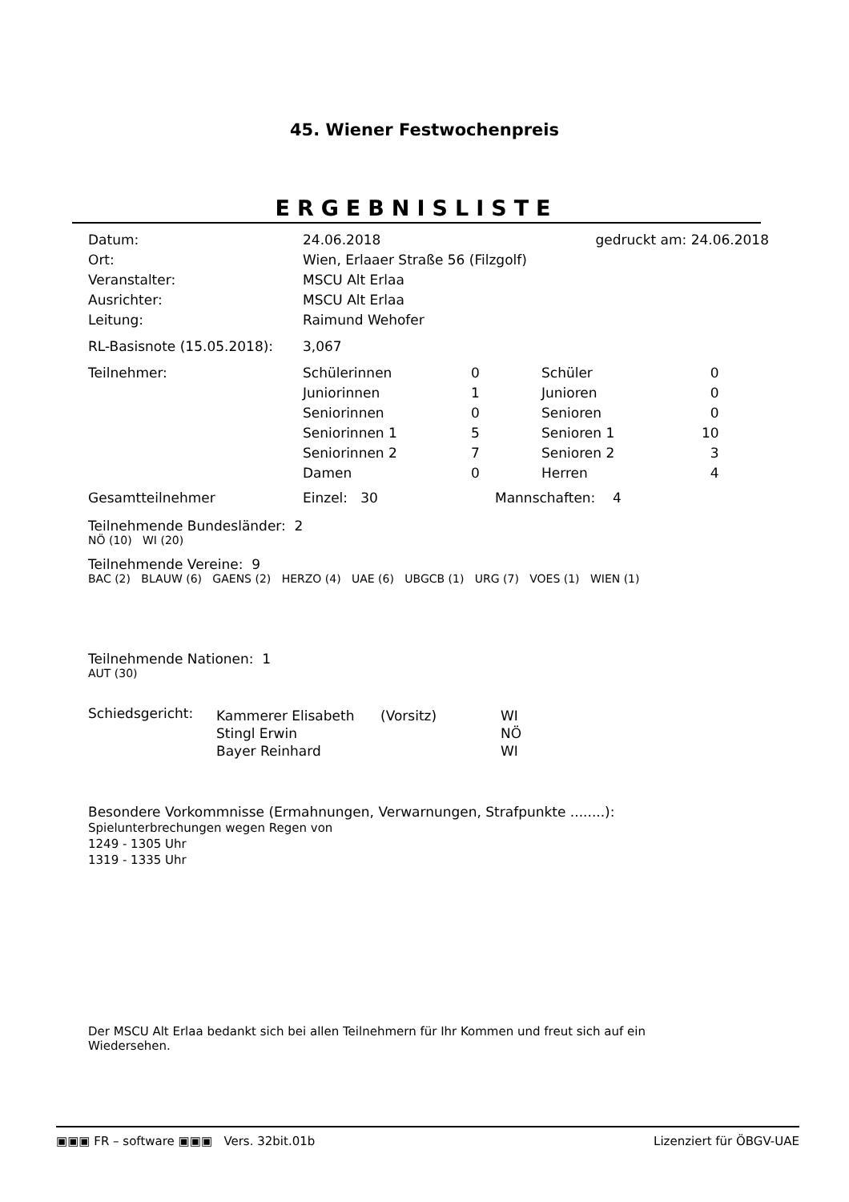45. Wiener Festwochenpreis
ERGEBNISLISTE
| Datum: | 24.06.2018 | gedruckt am: 24.06.2018 |
| Ort: | Wien, Erlaaer Straße 56 (Filzgolf) | |
| Veranstalter: | MSCU Alt Erlaa | |
| Ausrichter: | MSCU Alt Erlaa | |
| Leitung: | Raimund Wehofer | |
| RL-Basisnote (15.05.2018): | 3,067 | |
| Teilnehmer: | Schülerinnen | 0 | Schüler | 0 |
| | Juniorinnen | 1 | Junioren | 0 |
| | Seniorinnen | 0 | Senioren | 0 |
| | Seniorinnen 1 | 5 | Senioren 1 | 10 |
| | Seniorinnen 2 | 7 | Senioren 2 | 3 |
| | Damen | 0 | Herren | 4 |
| Gesamtteilnehmer | Einzel: 30 | Mannschaften: 4 | | |
Teilnehmende Bundesländer: 2
NÖ (10) WI (20)
Teilnehmende Vereine: 9
BAC (2) BLAUW (6) GAENS (2) HERZO (4) UAE (6) UBGCB (1) URG (7) VOES (1) WIEN (1)
Teilnehmende Nationen: 1
AUT (30)
| Schiedsgericht: | Kammerer Elisabeth | (Vorsitz) | WI |
| | Stingl Erwin | | NÖ |
| | Bayer Reinhard | | WI |
Besondere Vorkommnisse (Ermahnungen, Verwarnungen, Strafpunkte ........):
Spielunterbrechungen wegen Regen von
1249 - 1305 Uhr
1319 - 1335 Uhr
Der MSCU Alt Erlaa bedankt sich bei allen Teilnehmern für Ihr Kommen und freut sich auf ein Wiedersehen.
▣▣▣ FR – software ▣▣▣ Vers. 32bit.01b Lizenziert für ÖBGV-UAE